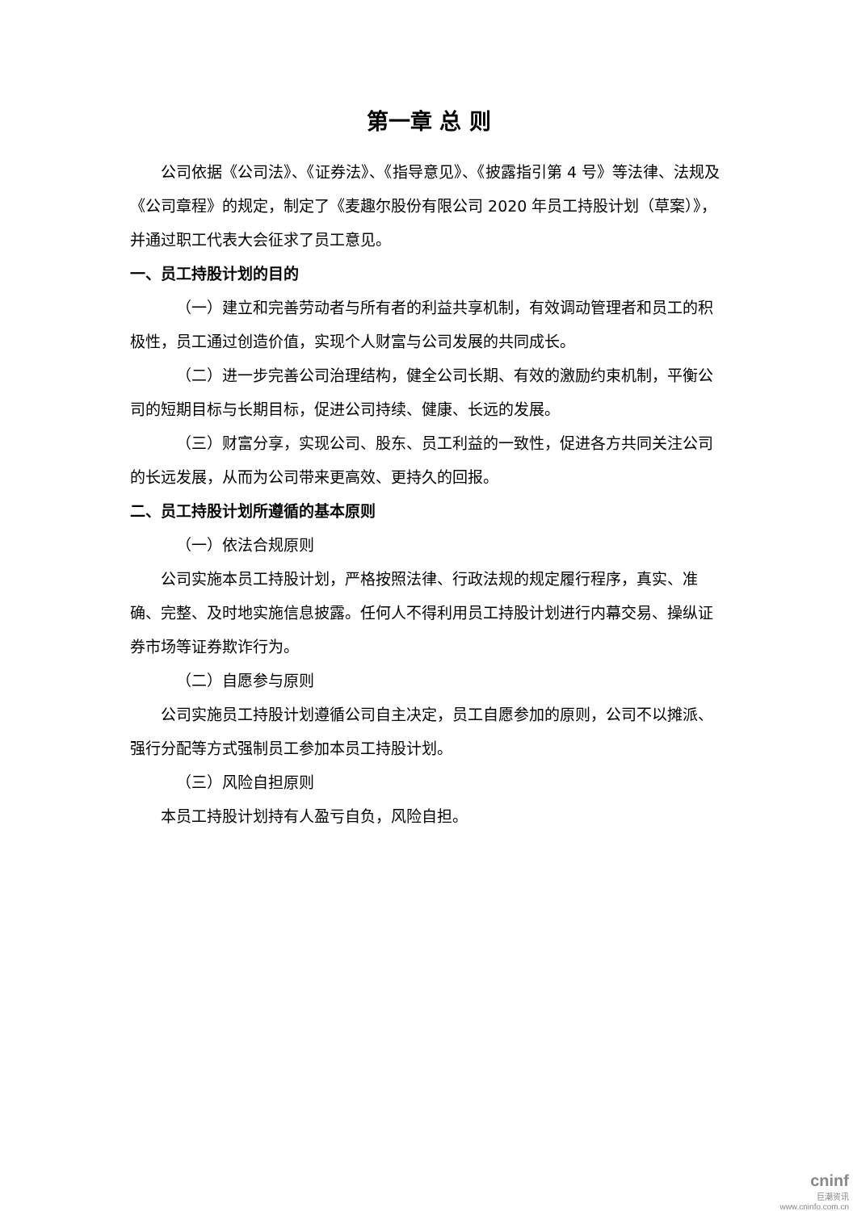第一章 总 则
公司依据《公司法》、《证券法》、《指导意见》、《披露指引第 4 号》等法律、法规及《公司章程》的规定，制定了《麦趣尔股份有限公司 2020 年员工持股计划（草案）》，并通过职工代表大会征求了员工意见。
一、员工持股计划的目的
（一）建立和完善劳动者与所有者的利益共享机制，有效调动管理者和员工的积极性，员工通过创造价值，实现个人财富与公司发展的共同成长。
（二）进一步完善公司治理结构，健全公司长期、有效的激励约束机制，平衡公司的短期目标与长期目标，促进公司持续、健康、长远的发展。
（三）财富分享，实现公司、股东、员工利益的一致性，促进各方共同关注公司的长远发展，从而为公司带来更高效、更持久的回报。
二、员工持股计划所遵循的基本原则
（一）依法合规原则
公司实施本员工持股计划，严格按照法律、行政法规的规定履行程序，真实、准确、完整、及时地实施信息披露。任何人不得利用员工持股计划进行内幕交易、操纵证券市场等证券欺诈行为。
（二）自愿参与原则
公司实施员工持股计划遵循公司自主决定，员工自愿参加的原则，公司不以摊派、强行分配等方式强制员工参加本员工持股计划。
（三）风险自担原则
本员工持股计划持有人盈亏自负，风险自担。
cninf
巨潮资讯
www.cninfo.com.cn